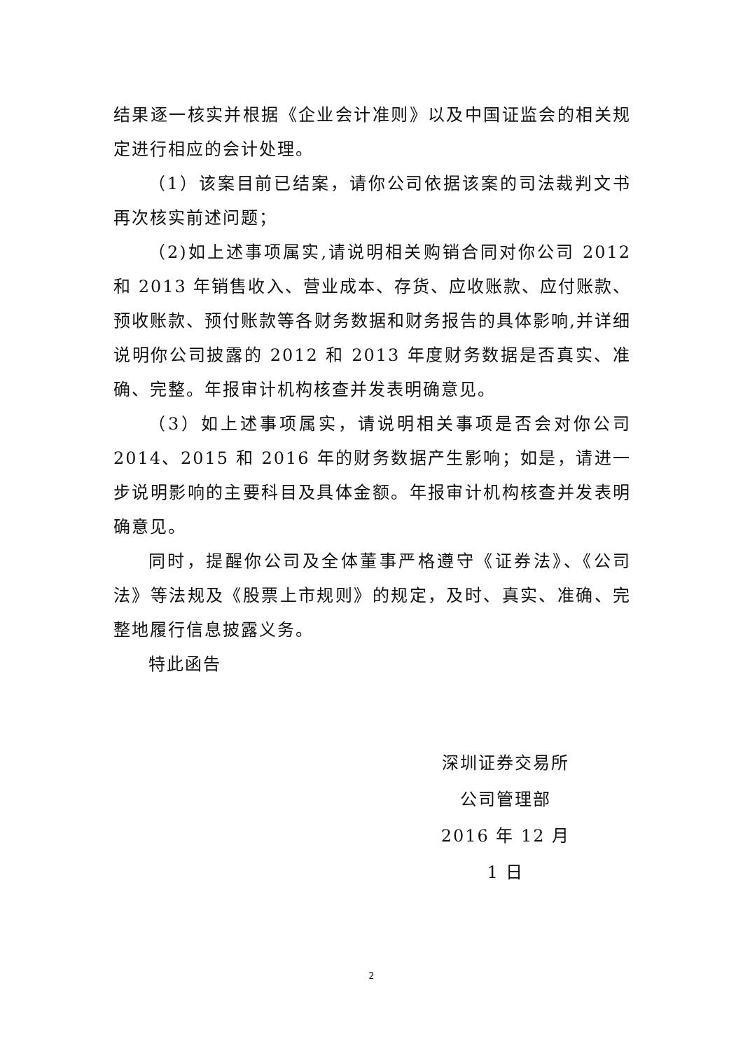结果逐一核实并根据《企业会计准则》以及中国证监会的相关规定进行相应的会计处理。
（1）该案目前已结案，请你公司依据该案的司法裁判文书再次核实前述问题；
（2)如上述事项属实,请说明相关购销合同对你公司 2012 和 2013 年销售收入、营业成本、存货、应收账款、应付账款、预收账款、预付账款等各财务数据和财务报告的具体影响,并详细说明你公司披露的 2012 和 2013 年度财务数据是否真实、准确、完整。年报审计机构核查并发表明确意见。
（3）如上述事项属实，请说明相关事项是否会对你公司 2014、2015 和 2016 年的财务数据产生影响；如是，请进一步说明影响的主要科目及具体金额。年报审计机构核查并发表明确意见。
同时，提醒你公司及全体董事严格遵守《证券法》、《公司法》等法规及《股票上市规则》的规定，及时、真实、准确、完整地履行信息披露义务。
特此函告
深圳证券交易所
公司管理部
2016 年 12 月 1 日
2